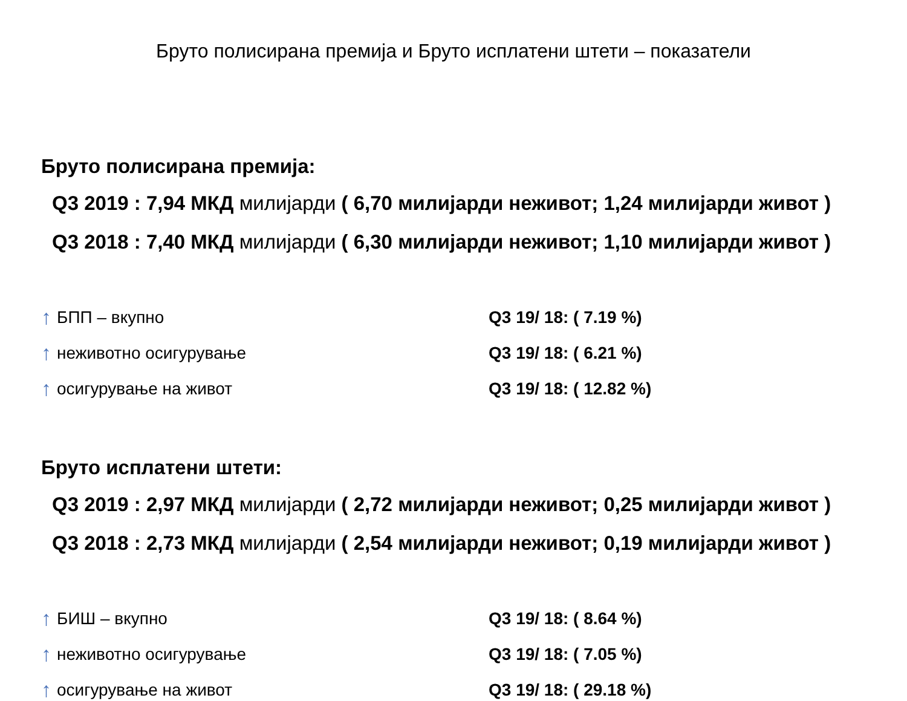Бруто полисирана премија и Бруто исплатени штети – показатели
Бруто полисирана премија:
Q3 2019 : 7,94 МКД милијарди ( 6,70 милијарди неживот; 1,24 милијарди живот )
Q3 2018 : 7,40 МКД милијарди ( 6,30 милијарди неживот; 1,10 милијарди живот )
↑ БПП – вкупно
Q3 19/ 18: ( 7.19 %)
↑ неживотно осигурување
Q3 19/ 18: ( 6.21 %)
↑ осигурување на живот
Q3 19/ 18: ( 12.82 %)
Бруто исплатени штети:
Q3 2019 : 2,97 МКД милијарди ( 2,72 милијарди неживот; 0,25 милијарди живот )
Q3 2018 : 2,73 МКД милијарди ( 2,54 милијарди неживот; 0,19 милијарди живот )
↑ БИШ – вкупно
Q3 19/ 18: ( 8.64 %)
↑ неживотно осигурување
Q3 19/ 18: ( 7.05 %)
↑ осигурување на живот
Q3 19/ 18: ( 29.18 %)